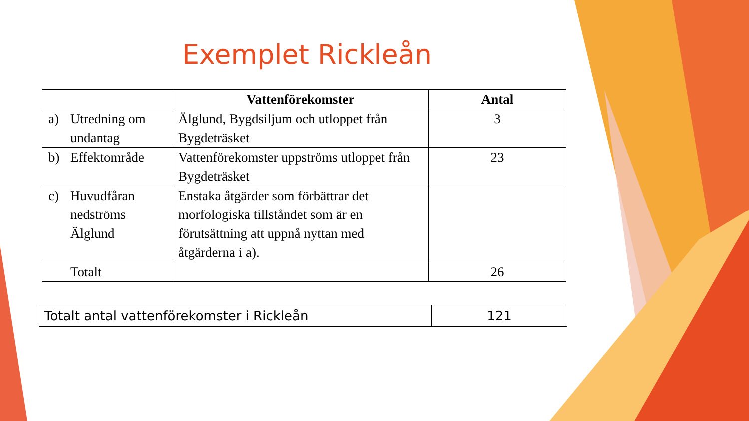Exemplet Rickleån
| | Vattenförekomster | Antal |
| --- | --- | --- |
| a) Utredning om undantag | Älglund, Bygdsiljum och utloppet från Bygdeträsket | 3 |
| b) Effektområde | Vattenförekomster uppströms utloppet från Bygdeträsket | 23 |
| c) Huvudfåran nedströms Älglund | Enstaka åtgärder som förbättrar det morfologiska tillståndet som är en förutsättning att uppnå nyttan med åtgärderna i a). | |
| Totalt | | 26 |
| Totalt antal vattenförekomster i Rickleån | 121 |